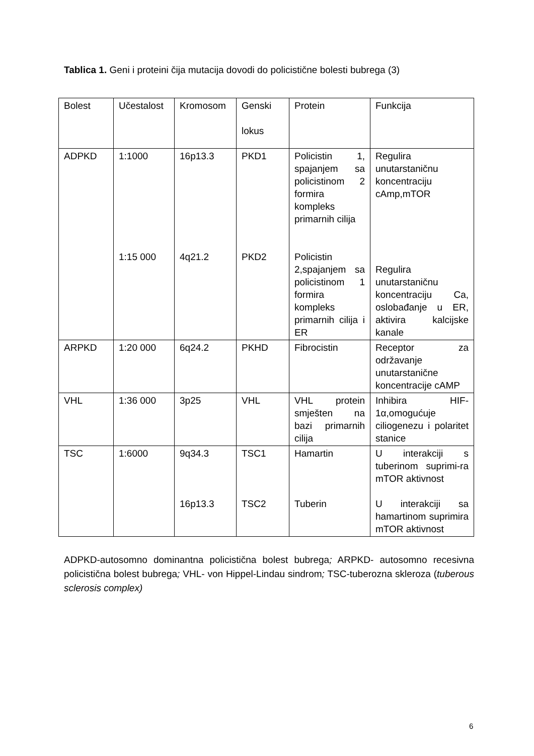Tablica 1. Geni i proteini čija mutacija dovodi do policistične bolesti bubrega (3)
| Bolest | Učestalost | Kromosom | Genski lokus | Protein | Funkcija |
| ADPKD | 1:1000 1:15 000 | 16p13.3 4q21.2 | PKD1 PKD2 | Policistin 1, spajanjem sa policistinom 2 formira kompleks primarnih cilija Policistin 2,spajanjem sa policistinom 1 formira kompleks primarnih cilija i ER | Regulira unutarstaničnu koncentraciju cAmp,mTOR Regulira unutarstaničnu koncentraciju Ca, oslobađanje u ER, aktivira kalcijske kanale |
| ARPKD | 1:20 000 | 6q24.2 | PKHD | Fibrocistin | Receptor za održavanje unutarstanične koncentracije cAMP |
| VHL | 1:36 000 | 3p25 | VHL | VHL protein smješten na bazi primarnih cilija | Inhibira HIF-1α,omogućuje ciliogenezu i polaritet stanice |
| TSC | 1:6000 | 9q34.3 16p13.3 | TSC1 TSC2 | Hamartin Tuberin | U interakciji s tuberinom suprimi-ra mTOR aktivnost U interakciji sa hamartinom suprimira mTOR aktivnost |
ADPKD-autosomno dominantna policistična bolest bubrega; ARPKD- autosomno recesivna policistična bolest bubrega; VHL- von Hippel-Lindau sindrom; TSC-tuberozna skleroza (tuberous sclerosis complex)
6